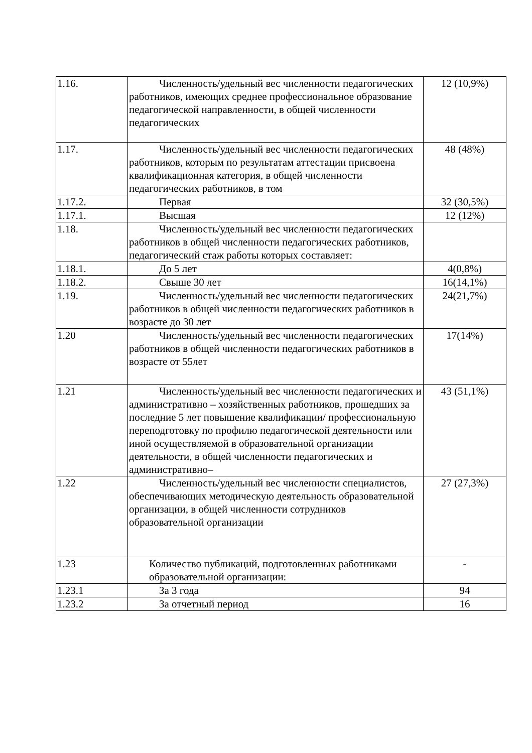| 1.16. | Численность/удельный вес численности педагогических работников, имеющих среднее профессиональное образование педагогической направленности, в общей численности педагогических | 12 (10,9%) |
| 1.17. | Численность/удельный вес численности педагогических работников, которым по результатам аттестации присвоена квалификационная категория, в общей численности педагогических работников, в том | 48 (48%) |
| 1.17.2. | Первая | 32 (30,5%) |
| 1.17.1. | Высшая | 12 (12%) |
| 1.18. | Численность/удельный вес численности педагогических работников в общей численности педагогических работников, педагогический стаж работы которых составляет: | |
| 1.18.1. | До 5 лет | 4(0,8%) |
| 1.18.2. | Свыше 30 лет | 16(14,1%) |
| 1.19. | Численность/удельный вес численности педагогических работников в общей численности педагогических работников в возрасте до 30 лет | 24(21,7%) |
| 1.20 | Численность/удельный вес численности педагогических работников в общей численности педагогических работников в возрасте от 55лет | 17(14%) |
| 1.21 | Численность/удельный вес численности педагогических и административно – хозяйственных работников, прошедших за последние 5 лет повышение квалификации/ профессиональную переподготовку по профилю педагогической деятельности или иной осуществляемой в образовательной организации деятельности, в общей численности педагогических и административно– | 43 (51,1%) |
| 1.22 | Численность/удельный вес численности специалистов, обеспечивающих методическую деятельность образовательной организации, в общей численности сотрудников образовательной организации | 27 (27,3%) |
| 1.23 | Количество публикаций, подготовленных работниками образовательной организации: | - |
| 1.23.1 | За 3 года | 94 |
| 1.23.2 | За отчетный период | 16 |